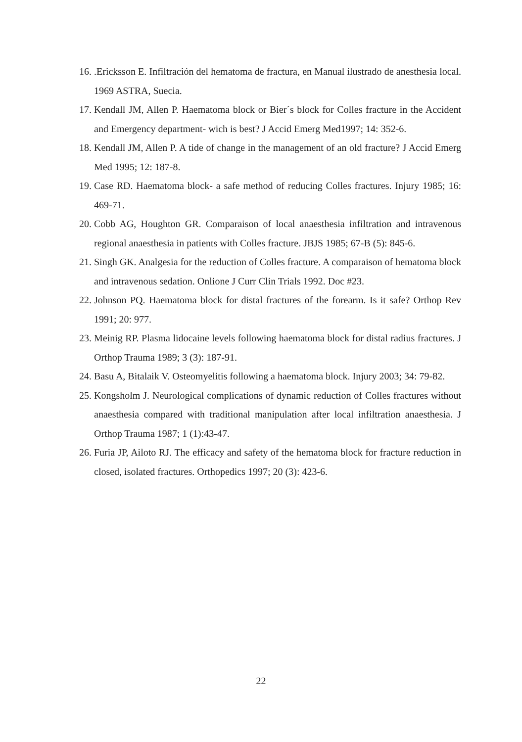16..Ericksson E. Infiltración del hematoma de fractura, en Manual ilustrado de anesthesia local. 1969 ASTRA, Suecia.
17. Kendall JM, Allen P. Haematoma block or Bier´s block for Colles fracture in the Accident and Emergency department- wich is best? J Accid Emerg Med1997; 14: 352-6.
18. Kendall JM, Allen P. A tide of change in the management of an old fracture? J Accid Emerg Med 1995; 12: 187-8.
19. Case RD. Haematoma block- a safe method of reducing Colles fractures. Injury 1985; 16: 469-71.
20. Cobb AG, Houghton GR. Comparaison of local anaesthesia infiltration and intravenous regional anaesthesia in patients with Colles fracture. JBJS 1985; 67-B (5): 845-6.
21. Singh GK. Analgesia for the reduction of Colles fracture. A comparaison of hematoma block and intravenous sedation. Onlione J Curr Clin Trials 1992. Doc #23.
22. Johnson PQ. Haematoma block for distal fractures of the forearm. Is it safe? Orthop Rev 1991; 20: 977.
23. Meinig RP. Plasma lidocaine levels following haematoma block for distal radius fractures. J Orthop Trauma 1989; 3 (3): 187-91.
24. Basu A, Bitalaik V. Osteomyelitis following a haematoma block. Injury 2003; 34: 79-82.
25. Kongsholm J. Neurological complications of dynamic reduction of Colles fractures without anaesthesia compared with traditional manipulation after local infiltration anaesthesia. J Orthop Trauma 1987; 1 (1):43-47.
26. Furia JP, Ailoto RJ. The efficacy and safety of the hematoma block for fracture reduction in closed, isolated fractures. Orthopedics 1997; 20 (3): 423-6.
22